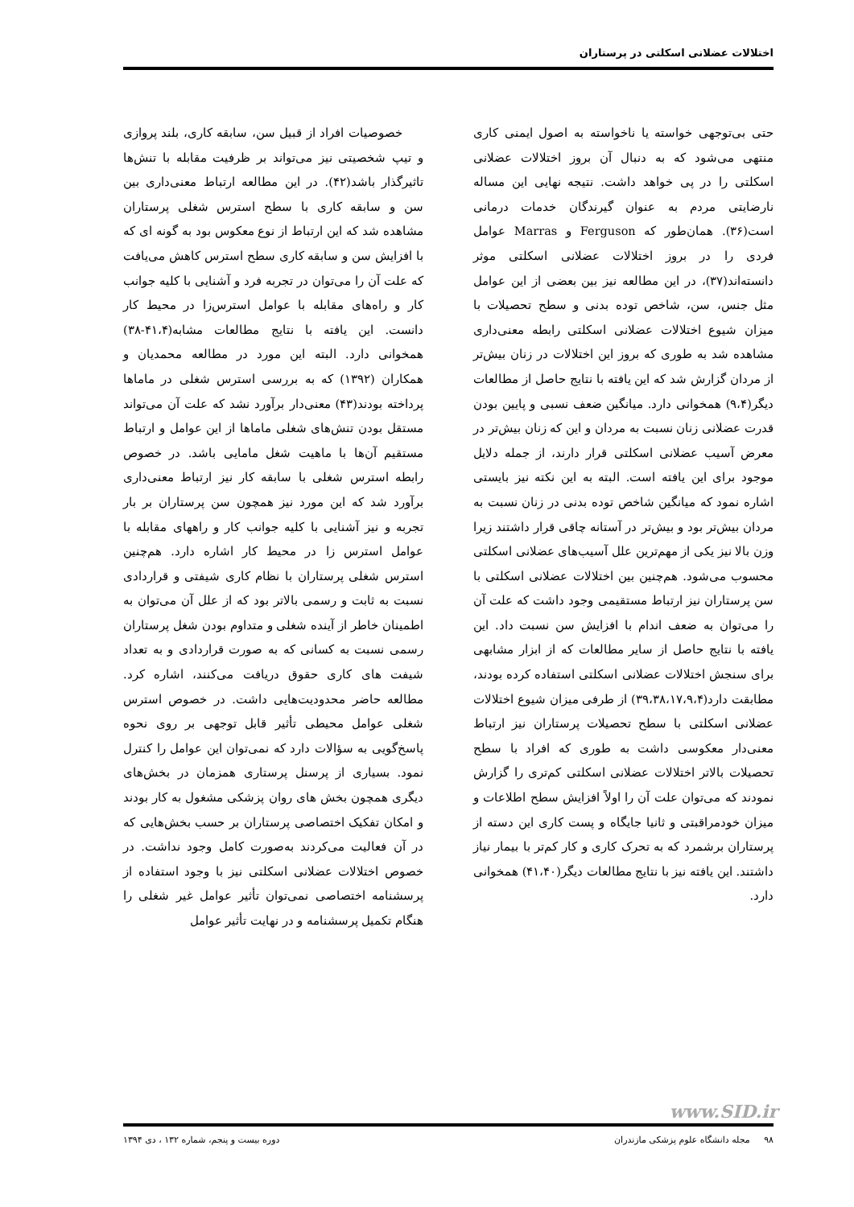اختلالات عضلانی اسکلتی در پرستاران
حتی بی‌توجهی خواسته یا ناخواسته به اصول ایمنی کاری منتهی می‌شود که به دنبال آن بروز اختلالات عضلانی اسکلتی را در پی خواهد داشت. نتیجه نهایی این مساله نارضایتی مردم به عنوان گیرندگان خدمات درمانی است(۳۶). همان‌طور که Ferguson و Marras عوامل فردی را در بروز اختلالات عضلانی اسکلتی موثر دانسته‌اند(۳۷)، در این مطالعه نیز بین بعضی از این عوامل مثل جنس، سن، شاخص توده بدنی و سطح تحصیلات با میزان شیوع اختلالات عضلانی اسکلتی رابطه معنی‌داری مشاهده شد به طوری که بروز این اختلالات در زنان بیش‌تر از مردان گزارش شد که این یافته با نتایج حاصل از مطالعات دیگر(۹،۴) همخوانی دارد. میانگین ضعف نسبی و پایین بودن قدرت عضلانی زنان نسبت به مردان و این که زنان بیش‌تر در معرض آسیب عضلانی اسکلتی قرار دارند، از جمله دلایل موجود برای این یافته است. البته به این نکته نیز بایستی اشاره نمود که میانگین شاخص توده بدنی در زنان نسبت به مردان بیش‌تر بود و بیش‌تر در آستانه چاقی قرار داشتند زیرا وزن بالا نیز یکی از مهم‌ترین علل آسیب‌های عضلانی اسکلتی محسوب می‌شود. هم‌چنین بین اختلالات عضلانی اسکلتی با سن پرستاران نیز ارتباط مستقیمی وجود داشت که علت آن را می‌توان به ضعف اندام با افزایش سن نسبت داد. این یافته با نتایج حاصل از سایر مطالعات که از ابزار مشابهی برای سنجش اختلالات عضلانی اسکلتی استفاده کرده بودند، مطابقت دارد(۳۹،۳۸،۱۷،۹،۴) از طرفی میزان شیوع اختلالات عضلانی اسکلتی با سطح تحصیلات پرستاران نیز ارتباط معنی‌دار معکوسی داشت به طوری که افراد با سطح تحصیلات بالاتر اختلالات عضلانی اسکلتی کم‌تری را گزارش نمودند که می‌توان علت آن را اولاً افزایش سطح اطلاعات و میزان خودمراقبتی و ثانیا جایگاه و پست کاری این دسته از پرستاران برشمرد که به تحرک کاری و کار کم‌تر با بیمار نیاز داشتند. این یافته نیز با نتایج مطالعات دیگر(۴۱،۴۰) همخوانی دارد.
خصوصیات افراد از قبیل سن، سابقه کاری، بلند پروازی و تیپ شخصیتی نیز می‌تواند بر ظرفیت مقابله با تنش‌ها تاثیرگذار باشد(۴۲). در این مطالعه ارتباط معنی‌داری بین سن و سابقه کاری با سطح استرس شغلی پرستاران مشاهده شد که این ارتباط از نوع معکوس بود به گونه ای که با افزایش سن و سابقه کاری سطح استرس کاهش می‌یافت که علت آن را می‌توان در تجربه فرد و آشنایی با کلیه جوانب کار و راه‌های مقابله با عوامل استرس‌زا در محیط کار دانست. این یافته با نتایج مطالعات مشابه(۴۱،۴-۳۸) همخوانی دارد. البته این مورد در مطالعه محمدیان و همکاران (۱۳۹۲) که به بررسی استرس شغلی در ماماها پرداخته بودند(۴۳) معنی‌دار برآورد نشد که علت آن می‌تواند مستقل بودن تنش‌های شغلی ماماها از این عوامل و ارتباط مستقیم آن‌ها با ماهیت شغل مامایی باشد. در خصوص رابطه استرس شغلی با سابقه کار نیز ارتباط معنی‌داری برآورد شد که این مورد نیز همچون سن پرستاران بر بار تجربه و نیز آشنایی با کلیه جوانب کار و راههای مقابله با عوامل استرس زا در محیط کار اشاره دارد. هم‌چنین استرس شغلی پرستاران با نظام کاری شیفتی و قراردادی نسبت به ثابت و رسمی بالاتر بود که از علل آن می‌توان به اطمینان خاطر از آینده شغلی و متداوم بودن شغل پرستاران رسمی نسبت به کسانی که به صورت قراردادی و به تعداد شیفت های کاری حقوق دریافت می‌کنند، اشاره کرد. مطالعه حاضر محدودیت‌هایی داشت. در خصوص استرس شغلی عوامل محیطی تأثیر قابل توجهی بر روی نحوه پاسخ‌گویی به سؤالات دارد که نمی‌توان این عوامل را کنترل نمود. بسیاری از پرسنل پرستاری همزمان در بخش‌های دیگری همچون بخش های روان پزشکی مشغول به کار بودند و امکان تفکیک اختصاصی پرستاران بر حسب بخش‌هایی که در آن فعالیت می‌کردند به‌صورت کامل وجود نداشت. در خصوص اختلالات عضلانی اسکلتی نیز با وجود استفاده از پرسشنامه اختصاصی نمی‌توان تأثیر عوامل غیر شغلی را هنگام تکمیل پرسشنامه و در نهایت تأثیر عوامل
www.SID.ir
۹۸ مجله دانشگاه علوم پزشکی مازندران دوره بیست و پنجم، شماره ۱۳۲ ، دی ۱۳۹۴